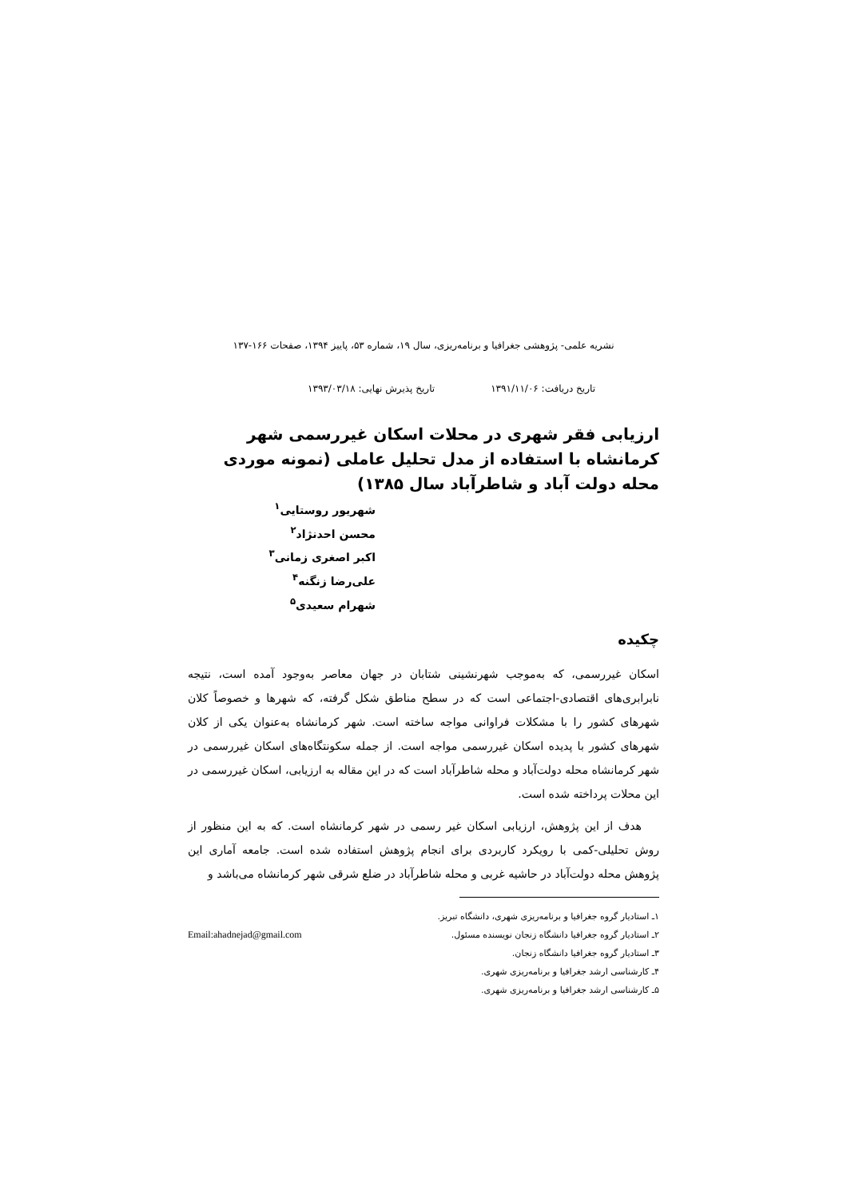نشریه علمی- پژوهشی جغرافیا و برنامه‌ریزی، سال ۱۹، شماره ۵۳، پاییز ۱۳۹۴، صفحات ۱۶۶-۱۳۷
تاریخ دریافت: ۱۳۹۱/۱۱/۰۶ تاریخ پذیرش نهایی: ۱۳۹۳/۰۳/۱۸
ارزیابی فقر شهری در محلات اسکان غیررسمی شهر کرمانشاه با استفاده از مدل تحلیل عاملی (نمونه موردی محله دولت آباد و شاطرآباد سال ۱۳۸۵)
شهریور روستایی<sup>۱</sup>
محسن احدنژاد<sup>۲</sup>
اکبر اصغری زمانی<sup>۳</sup>
علی‌رضا زنگنه<sup>۴</sup>
شهرام سعیدی<sup>۵</sup>
چکیده
اسکان غیررسمی، که به‌موجب شهرنشینی شتابان در جهان معاصر به‌وجود آمده است، نتیجه نابرابری‌های اقتصادی-اجتماعی است که در سطح مناطق شکل گرفته، که شهرها و خصوصاً کلان شهرهای کشور را با مشکلات فراوانی مواجه ساخته است. شهر کرمانشاه به‌عنوان یکی از کلان شهرهای کشور با پدیده اسکان غیررسمی مواجه است. از جمله سکونتگاه‌های اسکان غیررسمی در شهر کرمانشاه محله دولت‌آباد و محله شاطرآباد است که در این مقاله به ارزیابی، اسکان غیررسمی در این محلات پرداخته شده است.
هدف از این پژوهش، ارزیابی اسکان غیر رسمی در شهر کرمانشاه است. که به این منظور از روش تحلیلی-کمی با رویکرد کاربردی برای انجام پژوهش استفاده شده است. جامعه آماری این پژوهش محله دولت‌آباد در حاشیه غربی و محله شاطرآباد در ضلع شرقی شهر کرمانشاه می‌باشد و
۱ـ استادیار گروه جغرافیا و برنامه‌ریزی شهری، دانشگاه تبریز.
۲ـ استادیار گروه جغرافیا دانشگاه زنجان نویسنده مسئول. Email:ahadnejad@gmail.com
۳ـ استادیار گروه جغرافیا دانشگاه زنجان.
۴ـ کارشناسی ارشد جغرافیا و برنامه‌ریزی شهری.
۵ـ کارشناسی ارشد جغرافیا و برنامه‌ریزی شهری.